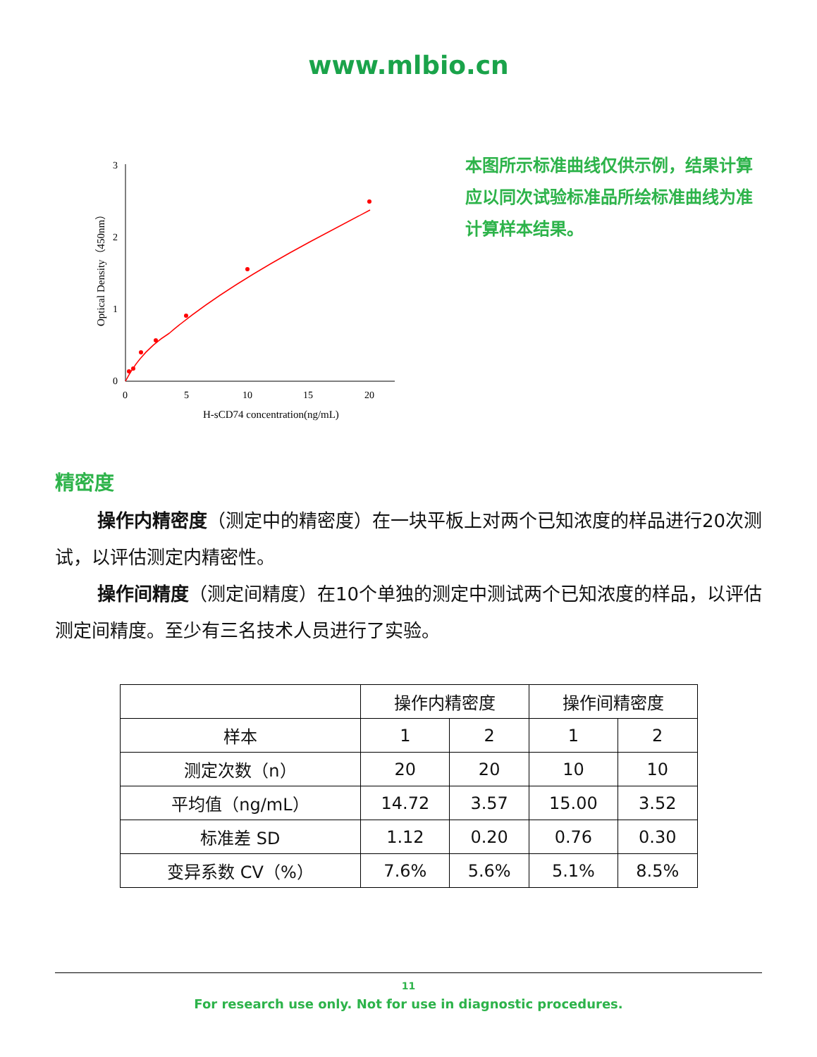www.mlbio.cn
0
1
2
3
0
5
10
15
20
H-sCD74 concentration(ng/mL)
Optical Density（450nm）
本图所示标准曲线仅供示例，结果计算应以同次试验标准品所绘标准曲线为准计算样本结果。
精密度
操作内精密度（测定中的精密度）在一块平板上对两个已知浓度的样品进行20次测试，以评估测定内精密性。
操作间精度（测定间精度）在10个单独的测定中测试两个已知浓度的样品，以评估测定间精度。至少有三名技术人员进行了实验。
| | 操作内精密度 | | 操作间精密度 | |
| --- | --- | --- | --- | --- |
| 样本 | 1 | 2 | 1 | 2 |
| 测定次数（n） | 20 | 20 | 10 | 10 |
| 平均值（ng/mL） | 14.72 | 3.57 | 15.00 | 3.52 |
| 标准差 SD | 1.12 | 0.20 | 0.76 | 0.30 |
| 变异系数 CV（%） | 7.6% | 5.6% | 5.1% | 8.5% |
11
For research use only. Not for use in diagnostic procedures.